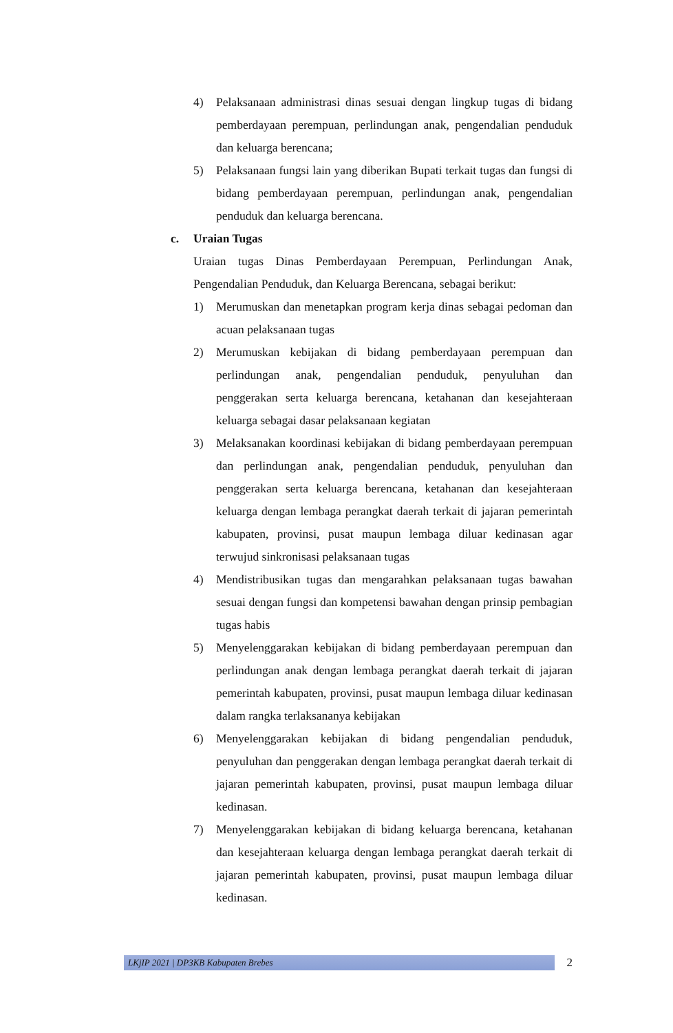4) Pelaksanaan administrasi dinas sesuai dengan lingkup tugas di bidang pemberdayaan perempuan, perlindungan anak, pengendalian penduduk dan keluarga berencana;
5) Pelaksanaan fungsi lain yang diberikan Bupati terkait tugas dan fungsi di bidang pemberdayaan perempuan, perlindungan anak, pengendalian penduduk dan keluarga berencana.
c. Uraian Tugas
Uraian tugas Dinas Pemberdayaan Perempuan, Perlindungan Anak, Pengendalian Penduduk, dan Keluarga Berencana, sebagai berikut:
1) Merumuskan dan menetapkan program kerja dinas sebagai pedoman dan acuan pelaksanaan tugas
2) Merumuskan kebijakan di bidang pemberdayaan perempuan dan perlindungan anak, pengendalian penduduk, penyuluhan dan penggerakan serta keluarga berencana, ketahanan dan kesejahteraan keluarga sebagai dasar pelaksanaan kegiatan
3) Melaksanakan koordinasi kebijakan di bidang pemberdayaan perempuan dan perlindungan anak, pengendalian penduduk, penyuluhan dan penggerakan serta keluarga berencana, ketahanan dan kesejahteraan keluarga dengan lembaga perangkat daerah terkait di jajaran pemerintah kabupaten, provinsi, pusat maupun lembaga diluar kedinasan agar terwujud sinkronisasi pelaksanaan tugas
4) Mendistribusikan tugas dan mengarahkan pelaksanaan tugas bawahan sesuai dengan fungsi dan kompetensi bawahan dengan prinsip pembagian tugas habis
5) Menyelenggarakan kebijakan di bidang pemberdayaan perempuan dan perlindungan anak dengan lembaga perangkat daerah terkait di jajaran pemerintah kabupaten, provinsi, pusat maupun lembaga diluar kedinasan dalam rangka terlaksananya kebijakan
6) Menyelenggarakan kebijakan di bidang pengendalian penduduk, penyuluhan dan penggerakan dengan lembaga perangkat daerah terkait di jajaran pemerintah kabupaten, provinsi, pusat maupun lembaga diluar kedinasan.
7) Menyelenggarakan kebijakan di bidang keluarga berencana, ketahanan dan kesejahteraan keluarga dengan lembaga perangkat daerah terkait di jajaran pemerintah kabupaten, provinsi, pusat maupun lembaga diluar kedinasan.
LKjIP 2021 | DP3KB Kabupaten Brebes
2